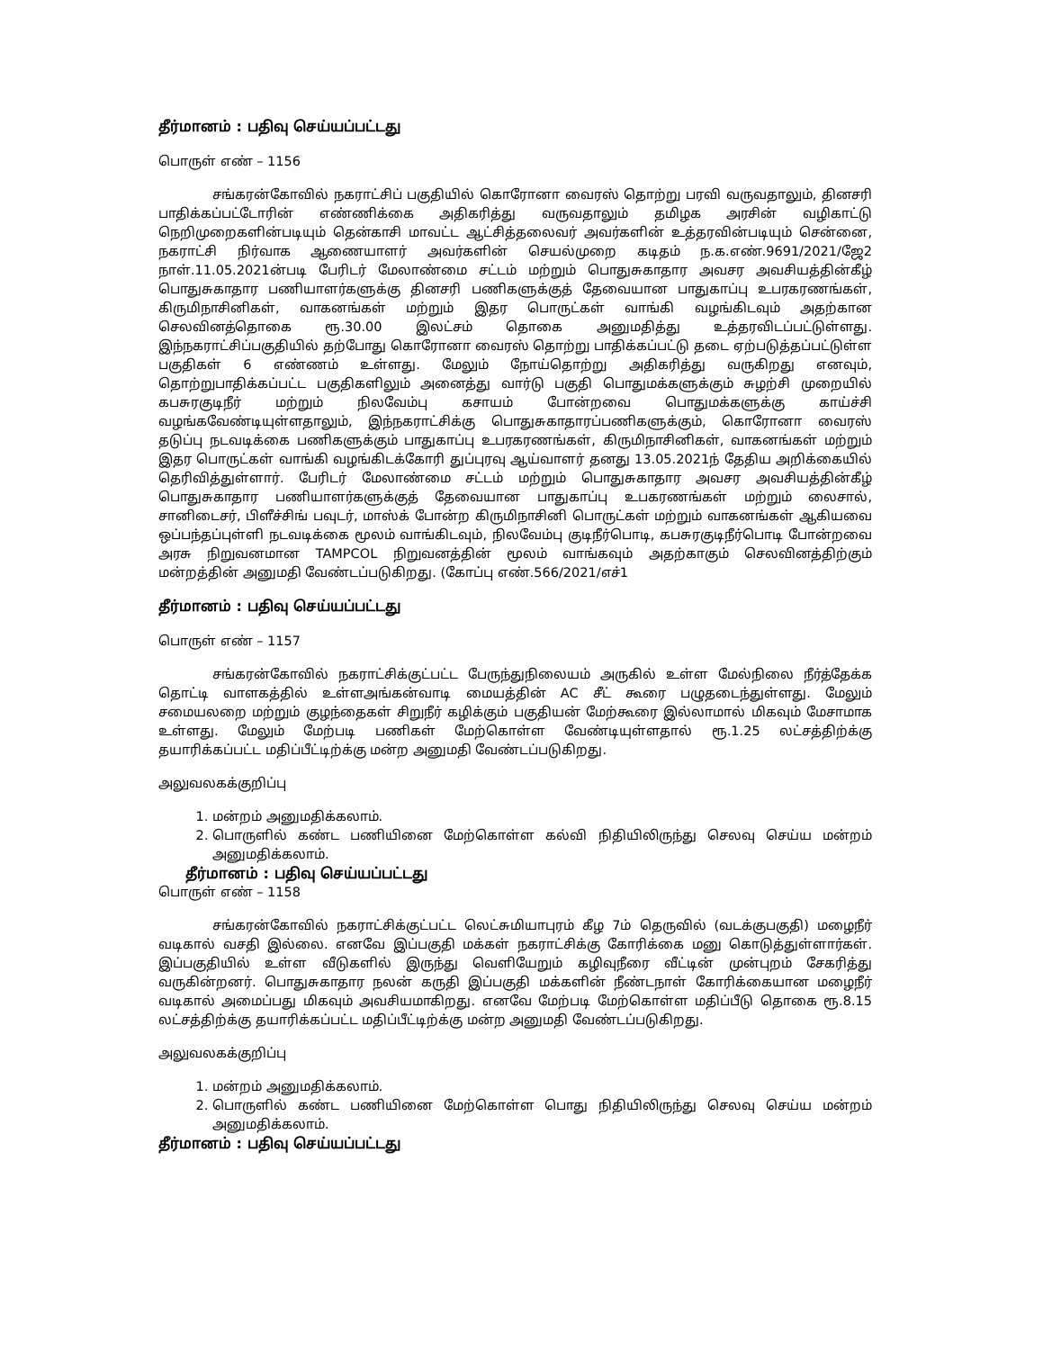தீர்மானம் : பதிவு செய்யப்பட்டது
பொருள் எண் – 1156
சங்கரன்கோவில் நகராட்சிப் பகுதியில் கொரோனா வைரஸ் தொற்று பரவி வருவதாலும், தினசரி பாதிக்கப்பட்டோரின் எண்ணிக்கை அதிகரித்து வருவதாலும் தமிழக அரசின் வழிகாட்டு நெறிமுறைகளின்படியும் தென்காசி மாவட்ட ஆட்சித்தலைவர் அவர்களின் உத்தரவின்படியும் சென்னை, நகராட்சி நிர்வாக ஆணையாளர் அவர்களின் செயல்முறை கடிதம் ந.க.எண்.9691/2021/ஜே2 நாள்.11.05.2021ன்படி பேரிடர் மேலாண்மை சட்டம் மற்றும் பொதுசுகாதார அவசர அவசியத்தின்கீழ் பொதுசுகாதார பணியாளர்களுக்கு தினசரி பணிகளுக்குத் தேவையான பாதுகாப்பு உபரகரணங்கள், கிருமிநாசினிகள், வாகனங்கள் மற்றும் இதர பொருட்கள் வாங்கி வழங்கிடவும் அதற்கான செலவினத்தொகை ரூ.30.00 இலட்சம் தொகை அனுமதித்து உத்தரவிடப்பட்டுள்ளது. இந்நகராட்சிப்பகுதியில் தற்போது கொரோனா வைரஸ் தொற்று பாதிக்கப்பட்டு தடை ஏற்படுத்தப்பட்டுள்ள பகுதிகள் 6 எண்ணம் உள்ளது. மேலும் நோய்தொற்று அதிகரித்து வருகிறது எனவும், தொற்றுபாதிக்கப்பட்ட பகுதிகளிலும் அனைத்து வார்டு பகுதி பொதுமக்களுக்கும் சுழற்சி முறையில் கபசுரகுடிநீர் மற்றும் நிலவேம்பு கசாயம் போன்றவை பொதுமக்களுக்கு காய்ச்சி வழங்கவேண்டியுள்ளதாலும், இந்நகராட்சிக்கு பொதுசுகாதாரப்பணிகளுக்கும், கொரோனா வைரஸ் தடுப்பு நடவடிக்கை பணிகளுக்கும் பாதுகாப்பு உபரகரணங்கள், கிருமிநாசினிகள், வாகனங்கள் மற்றும் இதர பொருட்கள் வாங்கி வழங்கிடக்கோரி துப்புரவு ஆய்வாளர் தனது 13.05.2021ந் தேதிய அறிக்கையில் தெரிவித்துள்ளார். பேரிடர் மேலாண்மை சட்டம் மற்றும் பொதுசுகாதார அவசர அவசியத்தின்கீழ் பொதுசுகாதார பணியாளர்களுக்குத் தேவையான பாதுகாப்பு உபகரணங்கள் மற்றும் லைசால், சானிடைசர், பிளீச்சிங் பவுடர், மாஸ்க் போன்ற கிருமிநாசினி பொருட்கள் மற்றும் வாகனங்கள் ஆகியவை ஒப்பந்தப்புள்ளி நடவடிக்கை மூலம் வாங்கிடவும், நிலவேம்பு குடிநீர்பொடி, கபசுரகுடிநீர்பொடி போன்றவை அரசு நிறுவனமான TAMPCOL நிறுவனத்தின் மூலம் வாங்கவும் அதற்காகும் செலவினத்திற்கும் மன்றத்தின் அனுமதி வேண்டப்படுகிறது. (கோப்பு எண்.566/2021/எச்1
தீர்மானம் : பதிவு செய்யப்பட்டது
பொருள் எண் – 1157
சங்கரன்கோவில் நகராட்சிக்குட்பட்ட பேருந்துநிலையம் அருகில் உள்ள மேல்நிலை நீர்த்தேக்க தொட்டி வாளகத்தில் உள்ளஅங்கன்வாடி மையத்தின் AC சீட் கூரை பழுதடைந்துள்ளது. மேலும் சமையலறை மற்றும் குழந்தைகள் சிறுநீர் கழிக்கும் பகுதியன் மேற்கூரை இல்லாமால் மிகவும் மேசாமாக உள்ளது. மேலும் மேற்படி பணிகள் மேற்கொள்ள வேண்டியுள்ளதால் ரூ.1.25 லட்சத்திற்க்கு தயாரிக்கப்பட்ட மதிப்பீட்டிற்க்கு மன்ற அனுமதி வேண்டப்படுகிறது.
அலுவலகக்குறிப்பு
1. மன்றம் அனுமதிக்கலாம்.
2. பொருளில் கண்ட பணியினை மேற்கொள்ள கல்வி நிதியிலிருந்து செலவு செய்ய மன்றம் அனுமதிக்கலாம்.
தீர்மானம் : பதிவு செய்யப்பட்டது
பொருள் எண் – 1158
சங்கரன்கோவில் நகராட்சிக்குட்பட்ட லெட்சுமியாபுரம் கீழ 7ம் தெருவில் (வடக்குபகுதி) மழைநீர் வடிகால் வசதி இல்லை. எனவே இப்பகுதி மக்கள் நகராட்சிக்கு கோரிக்கை மனு கொடுத்துள்ளார்கள். இப்பகுதியில் உள்ள வீடுகளில் இருந்து வெளியேறும் கழிவுநீரை வீட்டின் முன்புறம் சேகரித்து வருகின்றனர். பொதுசுகாதார நலன் கருதி இப்பகுதி மக்களின் நீண்டநாள் கோரிக்கையான மழைநீர் வடிகால் அமைப்பது மிகவும் அவசியமாகிறது. எனவே மேற்படி மேற்கொள்ள மதிப்பீடு தொகை ரூ.8.15 லட்சத்திற்க்கு தயாரிக்கப்பட்ட மதிப்பீட்டிற்க்கு மன்ற அனுமதி வேண்டப்படுகிறது.
அலுவலகக்குறிப்பு
1. மன்றம் அனுமதிக்கலாம்.
2. பொருளில் கண்ட பணியினை மேற்கொள்ள பொது நிதியிலிருந்து செலவு செய்ய மன்றம் அனுமதிக்கலாம்.
தீர்மானம் : பதிவு செய்யப்பட்டது